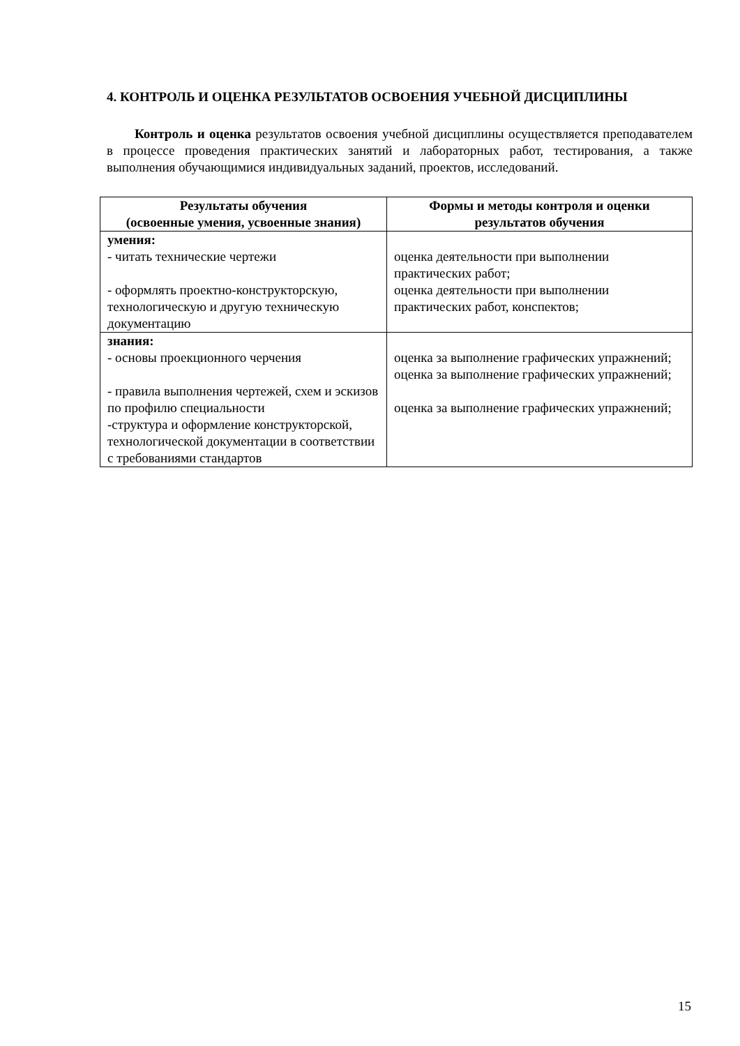4. КОНТРОЛЬ И ОЦЕНКА РЕЗУЛЬТАТОВ ОСВОЕНИЯ УЧЕБНОЙ ДИСЦИПЛИНЫ
Контроль и оценка результатов освоения учебной дисциплины осуществляется преподавателем в процессе проведения практических занятий и лабораторных работ, тестирования, а также выполнения обучающимися индивидуальных заданий, проектов, исследований.
| Результаты обучения (освоенные умения, усвоенные знания) | Формы и методы контроля и оценки результатов обучения |
| --- | --- |
| умения: - читать технические чертежи - оформлять проектно-конструкторскую, технологическую и другую техническую документацию | оценка деятельности при выполнении практических работ; оценка деятельности при выполнении практических работ, конспектов; |
| знания: - основы проекционного черчения - правила выполнения чертежей, схем и эскизов по профилю специальности -структура и оформление конструкторской, технологической документации в соответствии с требованиями стандартов | оценка за выполнение графических упражнений; оценка за выполнение графических упражнений; оценка за выполнение графических упражнений; |
15